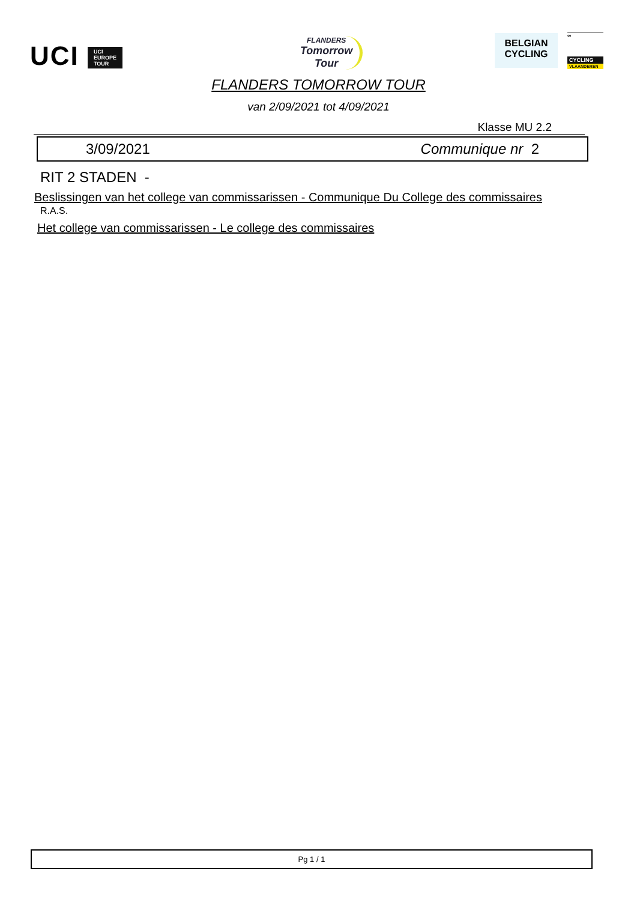UCI UCI
EUROPE
TOUR
FLANDERS
Tomorrow
Tour
BELGIAN
CYCLING
∞
CYCLING
VLAANDEREN
FLANDERS TOMORROW TOUR
van 2/09/2021 tot 4/09/2021
Klasse MU 2.2
3/09/2021 Communique nr 2
RIT 2 STADEN -
Beslissingen van het college van commissarissen - Communique Du College des commissaires
R.A.S.
Het college van commissarissen - Le college des commissaires
Pg 1 / 1